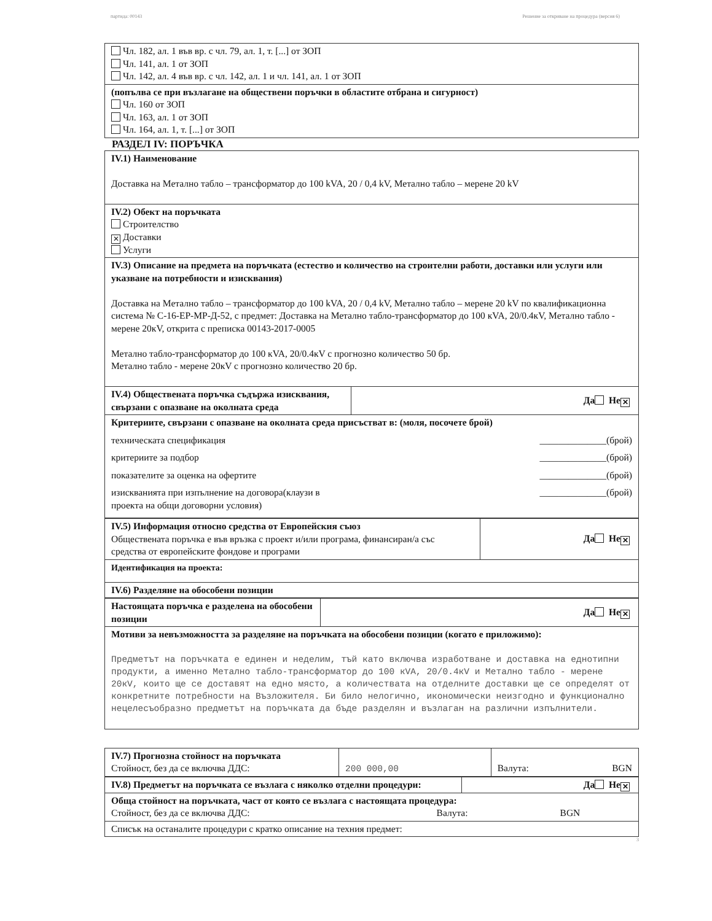партида: 00143 Решение за откриване на процедура (версия 6)
| Чл. 182, ал. 1 във вр. с чл. 79, ал. 1, т. [...] от ЗОП Чл. 141, ал. 1 от ЗОП Чл. 142, ал. 4 във вр. с чл. 142, ал. 1 и чл. 141, ал. 1 от ЗОП |
| (попълва се при възлагане на обществени поръчки в областите отбрана и сигурност) Чл. 160 от ЗОП Чл. 163, ал. 1 от ЗОП Чл. 164, ал. 1, т. [...] от ЗОП |
РАЗДЕЛ IV: ПОРЪЧКА
| IV.1) Наименование Доставка на Метално табло – трансформатор до 100 kVA, 20 / 0,4 kV, Метално табло – мерене 20 kV | |
| IV.2) Обект на поръчката Строителство ✕ Доставки Услуги | |
| IV.3) Описание на предмета на поръчката (естество и количество на строителни работи, доставки или услуги или указване на потребности и изисквания) Доставка на Метално табло – трансформатор до 100 kVA, 20 / 0,4 kV, Метално табло – мерене 20 kV по квалификационна система № С-16-ЕР-МР-Д-52, с предмет: Доставка на Метално табло-трансформатор до 100 кVA, 20/0.4кV, Метално табло - мерене 20кV, открита с преписка 00143-2017-0005 Метално табло-трансформатор до 100 кVA, 20/0.4кV с прогнозно количество 50 бр. Метално табло - мерене 20кV с прогнозно количество 20 бр. | |
| IV.4) Обществената поръчка съдържа изисквания, свързани с опазване на околната среда | Да Не ✕ |
| Критериите, свързани с опазване на околната среда присъстват в: (моля, посочете брой) техническата спецификация ______________(брой) критериите за подбор ______________(брой) показателите за оценка на офертите ______________(брой) изискванията при изпълнение на договора(клаузи в проекта на общи договорни условия) ______________(брой) | |
| IV.5) Информация относно средства от Европейския съюз Обществената поръчка е във връзка с проект и/или програма, финансиран/а със средства от европейските фондове и програми | Да Не ✕ |
| Идентификация на проекта: | |
| IV.6) Разделяне на обособени позиции | |
| Настоящата поръчка е разделена на обособени позиции | Да Не ✕ |
| Мотиви за невъзможността за разделяне на поръчката на обособени позиции (когато е приложимо): Предметът на поръчката е единен и неделим, тъй като включва изработване и доставка на еднотипни продукти, а именно Метално табло-трансформатор до 100 кVA, 20/0.4кV и Метално табло - мерене 20кV, които ще се доставят на едно място, а количествата на отделните доставки ще се определят от конкретните потребности на Възложителя. Би било нелогично, икономически неизгодно и функционално нецелесъобразно предметът на поръчката да бъде разделян и възлаган на различни изпълнители. | |
| IV.7) Прогнозна стойност на поръчката Стойност, без да се включва ДДС: | 200 000,00 | Валута: BGN |
| IV.8) Предметът на поръчката се възлага с няколко отделни процедури: | Да Не ✕ |
| Обща стойност на поръчката, част от която се възлага с настоящата процедура: Стойност, без да се включва ДДС: Валута: BGN | |
| Списък на останалите процедури с кратко описание на техния предмет: | |
3